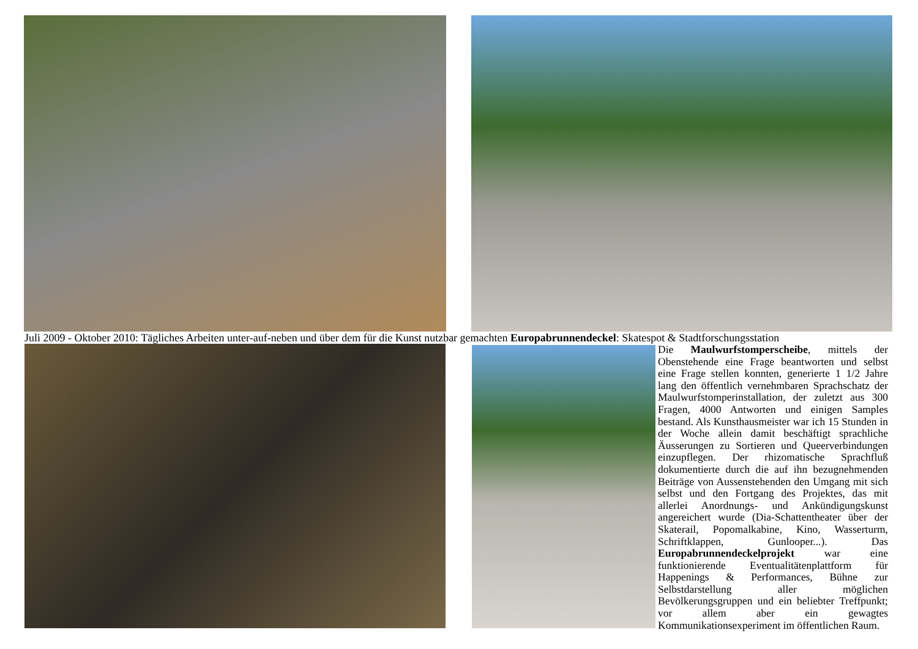Juli 2009 - Oktober 2010: Tägliches Arbeiten unter-auf-neben und über dem für die Kunst nutzbar gemachten Europabrunnendeckel: Skatespot & Stadtforschungsstation
Die Maulwurfstomperscheibe, mittels der Obenstehende eine Frage beantworten und selbst eine Frage stellen konnten, generierte 1 1/2 Jahre lang den öffentlich vernehmbaren Sprachschatz der Maulwurfstomperinstallation, der zuletzt aus 300 Fragen, 4000 Antworten und einigen Samples bestand. Als Kunsthausmeister war ich 15 Stunden in der Woche allein damit beschäftigt sprachliche Äusserungen zu Sortieren und Queerverbindungen einzupflegen. Der rhizomatische Sprachfluß dokumentierte durch die auf ihn bezugnehmenden Beiträge von Aussenstehenden den Umgang mit sich selbst und den Fortgang des Projektes, das mit allerlei Anordnungs- und Ankündigungskunst angereichert wurde (Dia-Schattentheater über der Skaterail, Popomalkabine, Kino, Wasserturm, Schriftklappen, Gunlooper...). Das Europabrunnendeckelprojekt war eine funktionierende Eventualitätenplattform für Happenings & Performances, Bühne zur Selbstdarstellung aller möglichen Bevölkerungsgruppen und ein beliebter Treffpunkt; vor allem aber ein gewagtes Kommunikationsexperiment im öffentlichen Raum.